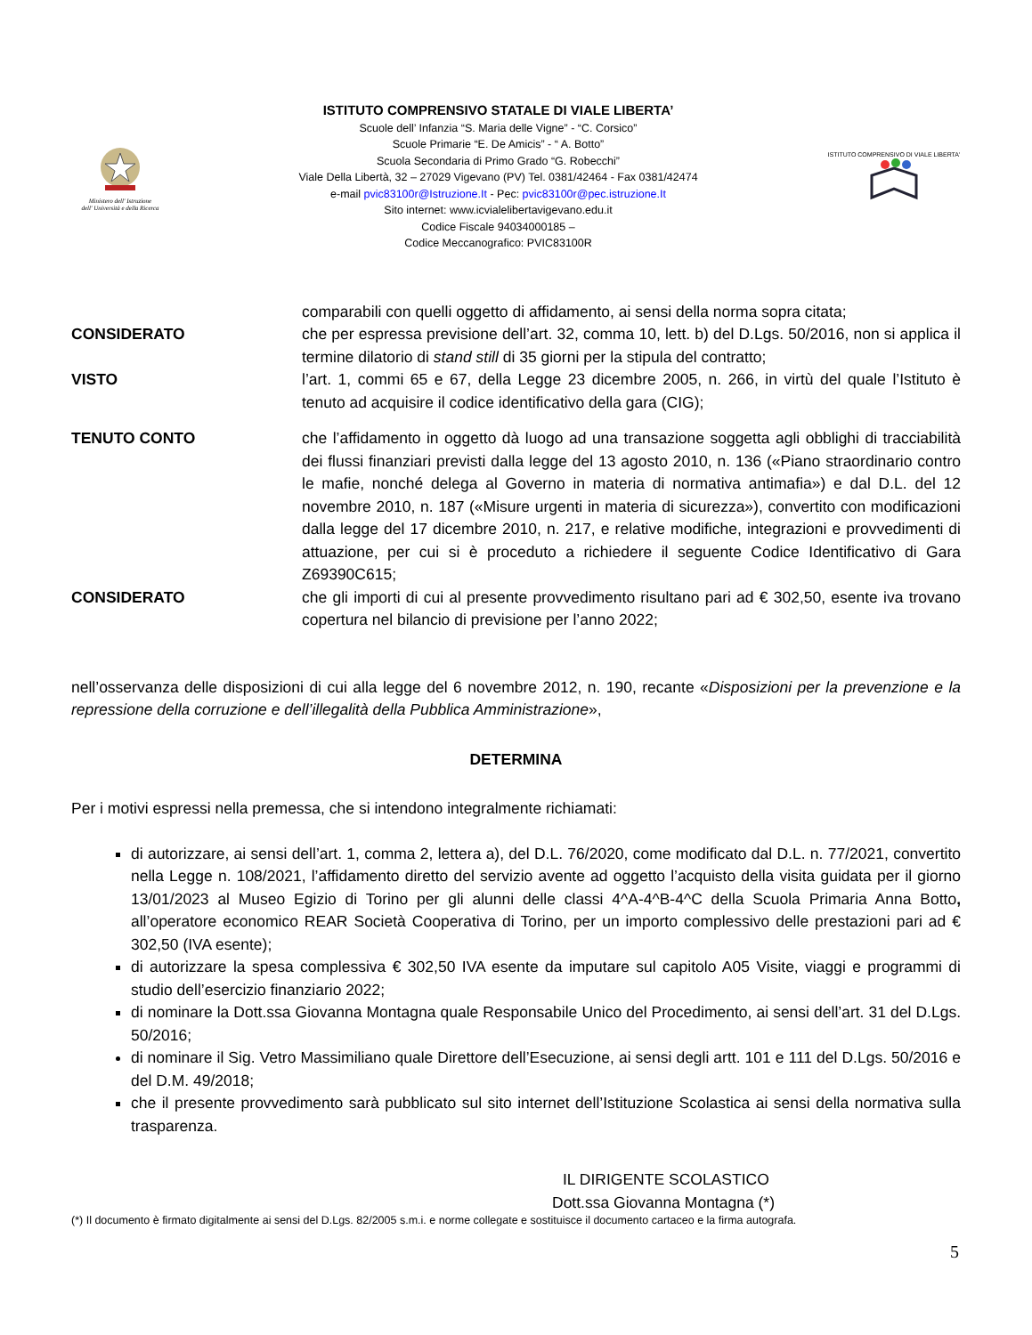Ministero dell' Istruzione
dell' Università e della Ricerca
ISTITUTO COMPRENSIVO STATALE DI VIALE LIBERTA’
Scuole dell’ Infanzia “S. Maria delle Vigne” - “C. Corsico”
Scuole Primarie “E. De Amicis” - “ A. Botto”
Scuola Secondaria di Primo Grado “G. Robecchi”
Viale Della Libertà, 32 – 27029 Vigevano (PV) Tel. 0381/42464 - Fax 0381/42474
e-mail pvic83100r@Istruzione.It - Pec: pvic83100r@pec.istruzione.It
Sito internet: www.icvialelibertavigevano.edu.it
Codice Fiscale 94034000185 –
Codice Meccanografico: PVIC83100R
ISTITUTO COMPRENSIVO DI VIALE LIBERTA'
comparabili con quelli oggetto di affidamento, ai sensi della norma sopra citata;
CONSIDERATO che per espressa previsione dell’art. 32, comma 10, lett. b) del D.Lgs. 50/2016, non si applica il termine dilatorio di stand still di 35 giorni per la stipula del contratto;
VISTO l’art. 1, commi 65 e 67, della Legge 23 dicembre 2005, n. 266, in virtù del quale l’Istituto è tenuto ad acquisire il codice identificativo della gara (CIG);
TENUTO CONTO che l’affidamento in oggetto dà luogo ad una transazione soggetta agli obblighi di tracciabilità dei flussi finanziari previsti dalla legge del 13 agosto 2010, n. 136 («Piano straordinario contro le mafie, nonché delega al Governo in materia di normativa antimafia») e dal D.L. del 12 novembre 2010, n. 187 («Misure urgenti in materia di sicurezza»), convertito con modificazioni dalla legge del 17 dicembre 2010, n. 217, e relative modifiche, integrazioni e provvedimenti di attuazione, per cui si è proceduto a richiedere il seguente Codice Identificativo di Gara Z69390C615;
CONSIDERATO che gli importi di cui al presente provvedimento risultano pari ad € 302,50, esente iva trovano copertura nel bilancio di previsione per l’anno 2022;
nell’osservanza delle disposizioni di cui alla legge del 6 novembre 2012, n. 190, recante «Disposizioni per la prevenzione e la repressione della corruzione e dell’illegalità della Pubblica Amministrazione»,
DETERMINA
Per i motivi espressi nella premessa, che si intendono integralmente richiamati:
di autorizzare, ai sensi dell’art. 1, comma 2, lettera a), del D.L. 76/2020, come modificato dal D.L. n. 77/2021, convertito nella Legge n. 108/2021, l’affidamento diretto del servizio avente ad oggetto l’acquisto della visita guidata per il giorno 13/01/2023 al Museo Egizio di Torino per gli alunni delle classi 4^A-4^B-4^C della Scuola Primaria Anna Botto, all’operatore economico REAR Società Cooperativa di Torino, per un importo complessivo delle prestazioni pari ad € 302,50 (IVA esente);
di autorizzare la spesa complessiva € 302,50 IVA esente da imputare sul capitolo A05 Visite, viaggi e programmi di studio dell’esercizio finanziario 2022;
di nominare la Dott.ssa Giovanna Montagna quale Responsabile Unico del Procedimento, ai sensi dell’art. 31 del D.Lgs. 50/2016;
di nominare il Sig. Vetro Massimiliano quale Direttore dell’Esecuzione, ai sensi degli artt. 101 e 111 del D.Lgs. 50/2016 e del D.M. 49/2018;
che il presente provvedimento sarà pubblicato sul sito internet dell’Istituzione Scolastica ai sensi della normativa sulla trasparenza.
IL DIRIGENTE SCOLASTICO
Dott.ssa Giovanna Montagna (*)
(*) Il documento è firmato digitalmente ai sensi del D.Lgs. 82/2005 s.m.i. e norme collegate e sostituisce il documento cartaceo e la firma autografa.
5